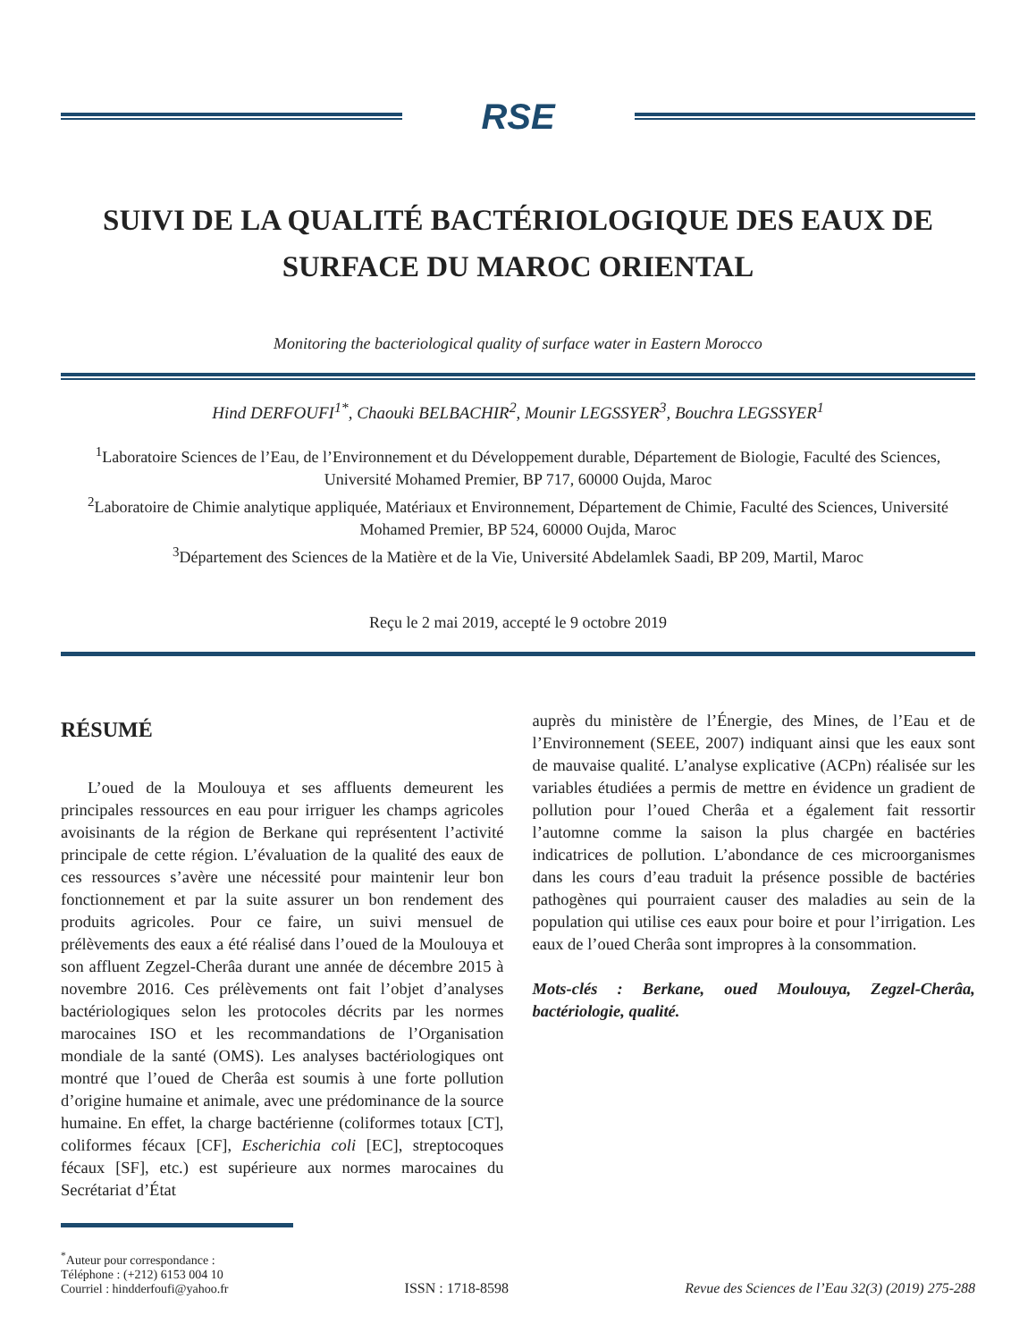RSE
SUIVI DE LA QUALITÉ BACTÉRIOLOGIQUE DES EAUX DE SURFACE DU MAROC ORIENTAL
Monitoring the bacteriological quality of surface water in Eastern Morocco
Hind DERFOUFI<sup>1*</sup>, Chaouki BELBACHIR<sup>2</sup>, Mounir LEGSSYER<sup>3</sup>, Bouchra LEGSSYER<sup>1</sup>
<sup>1</sup> Laboratoire Sciences de l’Eau, de l’Environnement et du Développement durable, Département de Biologie, Faculté des Sciences, Université Mohamed Premier, BP 717, 60000 Oujda, Maroc
<sup>2</sup> Laboratoire de Chimie analytique appliquée, Matériaux et Environnement, Département de Chimie, Faculté des Sciences, Université Mohamed Premier, BP 524, 60000 Oujda, Maroc
<sup>3</sup> Département des Sciences de la Matière et de la Vie, Université Abdelamlek Saadi, BP 209, Martil, Maroc
Reçu le 2 mai 2019, accepté le 9 octobre 2019
RÉSUMÉ
L’oued de la Moulouya et ses affluents demeurent les principales ressources en eau pour irriguer les champs agricoles avoisinants de la région de Berkane qui représentent l’activité principale de cette région. L’évaluation de la qualité des eaux de ces ressources s’avère une nécessité pour maintenir leur bon fonctionnement et par la suite assurer un bon rendement des produits agricoles. Pour ce faire, un suivi mensuel de prélèvements des eaux a été réalisé dans l’oued de la Moulouya et son affluent Zegzel-Cherâa durant une année de décembre 2015 à novembre 2016. Ces prélèvements ont fait l’objet d’analyses bactériologiques selon les protocoles décrits par les normes marocaines ISO et les recommandations de l’Organisation mondiale de la santé (OMS). Les analyses bactériologiques ont montré que l’oued de Cherâa est soumis à une forte pollution d’origine humaine et animale, avec une prédominance de la source humaine. En effet, la charge bactérienne (coliformes totaux [CT], coliformes fécaux [CF], Escherichia coli [EC], streptocoques fécaux [SF], etc.) est supérieure aux normes marocaines du Secrétariat d’État
auprès du ministère de l’Énergie, des Mines, de l’Eau et de l’Environnement (SEEE, 2007) indiquant ainsi que les eaux sont de mauvaise qualité. L’analyse explicative (ACPn) réalisée sur les variables étudiées a permis de mettre en évidence un gradient de pollution pour l’oued Cherâa et a également fait ressortir l’automne comme la saison la plus chargée en bactéries indicatrices de pollution. L’abondance de ces microorganismes dans les cours d’eau traduit la présence possible de bactéries pathogènes qui pourraient causer des maladies au sein de la population qui utilise ces eaux pour boire et pour l’irrigation. Les eaux de l’oued Cherâa sont impropres à la consommation.
Mots-clés : Berkane, oued Moulouya, Zegzel-Cherâa, bactériologie, qualité.
<sup>*</sup> Auteur pour correspondance :
Téléphone : (+212) 6153 004 10
Courriel : hindderfoufi@yahoo.fr
ISSN : 1718-8598
Revue des Sciences de l’Eau 32(3) (2019) 275-288